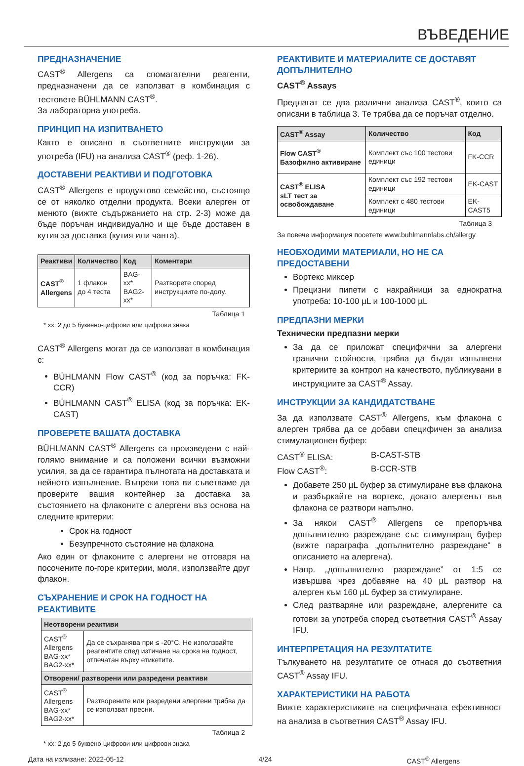ВЪВЕДЕНИЕ
ПРЕДНАЗНАЧЕНИЕ
CAST<sup>®</sup> Allergens са спомагателни реагенти, предназначени да се използват в комбинация с тестовете BÜHLMANN CAST<sup>®</sup>.
За лабораторна употреба.
ПРИНЦИП НА ИЗПИТВАНЕТО
Както е описано в съответните инструкции за употреба (IFU) на анализа CAST<sup>®</sup> (реф. 1-26).
ДОСТАВЕНИ РЕАКТИВИ И ПОДГОТОВКА
CAST<sup>®</sup> Allergens е продуктово семейство, състоящо се от няколко отделни продукта. Всеки алерген от менюто (вижте съдържанието на стр. 2-3) може да бъде поръчан индивидуално и ще бъде доставен в кутия за доставка (кутия или чанта).
| Реактиви | Количество | Код | Коментари |
| --- | --- | --- | --- |
| CAST<sup>®</sup> Allergens | 1 флакон до 4 теста | BAG-xx* BAG2-xx* | Разтворете според инструкциите по-долу. |
Таблица 1
* xx: 2 до 5 буквено-цифрови или цифрови знака
CAST<sup>®</sup> Allergens могат да се използват в комбинация с:
BÜHLMANN Flow CAST<sup>®</sup> (код за поръчка: FK-CCR)
BÜHLMANN CAST<sup>®</sup> ELISA (код за поръчка: EK-CAST)
ПРОВЕРЕТЕ ВАШАТА ДОСТАВКА
BÜHLMANN CAST<sup>®</sup> Allergens са произведени с най-голямо внимание и са положени всички възможни усилия, за да се гарантира пълнотата на доставката и нейното изпълнение. Въпреки това ви съветваме да проверите вашия контейнер за доставка за състоянието на флаконите с алергени въз основа на следните критерии:
Срок на годност
Безупречното състояние на флакона
Ако един от флаконите с алергени не отговаря на посочените по-горе критерии, моля, използвайте друг флакон.
СЪХРАНЕНИЕ И СРОК НА ГОДНОСТ НА РЕАКТИВИТЕ
| Неотворени реактиви | |
| --- | --- |
| CAST<sup>®</sup> Allergens BAG-xx* BAG2-xx* | Да се съхранява при ≤ -20°C. Не използвайте реагентите след изтичане на срока на годност, отпечатан върху етикетите. |
| Отворени/ разтворени или разредени реактиви | |
| CAST<sup>®</sup> Allergens BAG-xx* BAG2-xx* | Разтворените или разредени алергени трябва да се използват пресни. |
Таблица 2
* xx: 2 до 5 буквено-цифрови или цифрови знака
РЕАКТИВИТЕ И МАТЕРИАЛИТЕ СЕ ДОСТАВЯТ ДОПЪЛНИТЕЛНО
CAST<sup>®</sup> Assays
Предлагат се два различни анализа CAST<sup>®</sup>, които са описани в таблица 3. Те трябва да се поръчат отделно.
| CAST<sup>®</sup> Assay | Количество | Код |
| --- | --- | --- |
| Flow CAST<sup>®</sup> Базофилно активиране | Комплект със 100 тестови единици | FK-CCR |
| CAST<sup>®</sup> ELISA sLT тест за освобождаване | Комплект със 192 тестови единици | EK-CAST |
| | Комплект с 480 тестови единици | EK-CAST5 |
Таблица 3
За повече информация посетете www.buhlmannlabs.ch/allergy
НЕОБХОДИМИ МАТЕРИАЛИ, НО НЕ СА ПРЕДОСТАВЕНИ
Вортекс миксер
Прецизни пипети с накрайници за еднократна употреба: 10-100 µL и 100-1000 µL
ПРЕДПАЗНИ МЕРКИ
Технически предпазни мерки
За да се приложат специфични за алергени гранични стойности, трябва да бъдат изпълнени критериите за контрол на качеството, публикувани в инструкциите за CAST<sup>®</sup> Assay.
ИНСТРУКЦИИ ЗА КАНДИДАТСТВАНЕ
За да използвате CAST<sup>®</sup> Allergens, към флакона с алерген трябва да се добави специфичен за анализа стимулационен буфер:
CAST<sup>®</sup> ELISA: B-CAST-STB
Flow CAST<sup>®</sup>: B-CCR-STB
Добавете 250 µL буфер за стимулиране във флакона и разбъркайте на вортекс, докато алергенът във флакона се разтвори напълно.
За някои CAST<sup>®</sup> Allergens се препоръчва допълнително разреждане със стимулиращ буфер (вижте параграфа „допълнително разреждане“ в описанието на алергена).
Напр. „допълнително разреждане” от 1:5 се извършва чрез добавяне на 40 µL разтвор на алерген към 160 µL буфер за стимулиране.
След разтваряне или разреждане, алергените са готови за употреба според съответния CAST<sup>®</sup> Assay IFU.
ИНТЕРПРЕТАЦИЯ НА РЕЗУЛТАТИТЕ
Тълкуването на резултатите се отнася до съответния CAST<sup>®</sup> Assay IFU.
ХАРАКТЕРИСТИКИ НА РАБОТА
Вижте характеристиките на специфичната ефективност на анализа в съответния CAST<sup>®</sup> Assay IFU.
Дата на излизане: 2022-05-12 4/24 CAST<sup>®</sup> Allergens